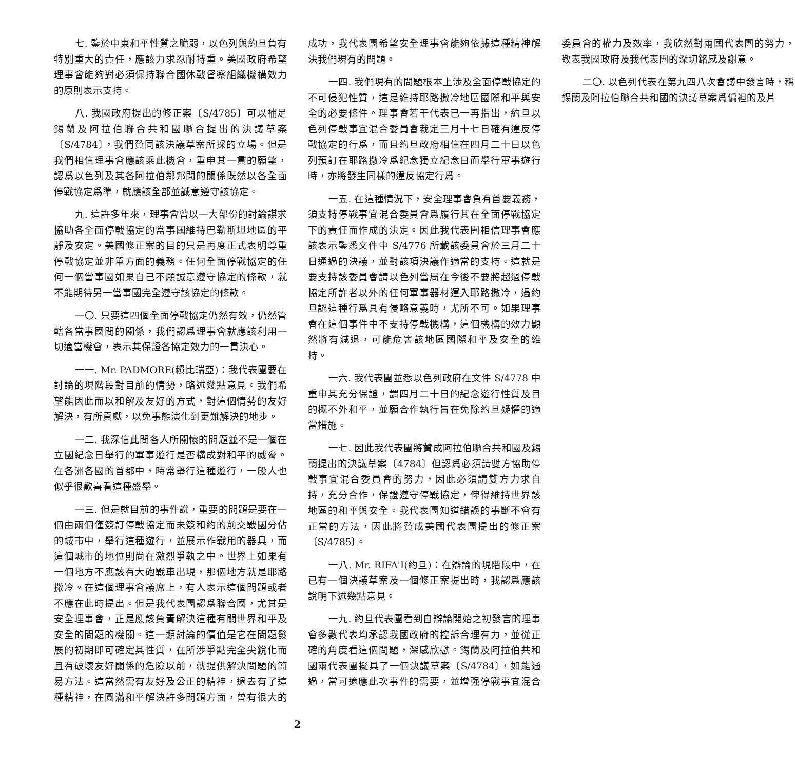七. 鑒於中東和平性質之脆弱，以色列與約旦負有特別重大的責任，應該力求忍耐持重。美國政府希望理事會能夠對必須保持聯合國休戰督察組織機構效力的原則表示支持。
八. 我國政府提出的修正案〔S/4785〕可以補足錫蘭及阿拉伯聯合共和國聯合提出的決議草案〔S/4784〕，我們贊同該決議草案所採的立場。但是我們相信理事會應該乘此機會，重申其一貫的願望，認爲以色列及其各阿拉伯鄰邦間的關係既然以各全面停戰協定爲準，就應該全部並誠意遵守該協定。
九. 這許多年來，理事會曾以一大部份的討論謀求協助各全面停戰協定的當事國維持巴勒斯坦地區的平靜及安定。美國修正案的目的只是再度正式表明尊重停戰協定並非單方面的義務。任何全面停戰協定的任何一個當事國如果自己不願誠意遵守協定的條款，就不能期待另一當事國完全遵守該協定的條款。
一〇. 只要這四個全面停戰協定仍然有效，仍然管轄各當事國間的關係，我們認爲理事會就應該利用一切適當機會，表示其保證各協定效力的一貫決心。
一一. Mr. PADMORE(賴比瑞亞)：我代表團要在討論的現階段對目前的情勢，略述幾點意見。我們希望能因此而以和解及友好的方式，對這個情勢的友好解決，有所貢獻，以免事態演化到更難解決的地步。
一二. 我深信此間各人所關懷的問題並不是一個在立國紀念日舉行的軍事遊行是否構成對和平的威脅。在各洲各國的首都中，時常舉行這種遊行，一般人也似乎很歡喜看這種盛舉。
一三. 但是就目前的事件說，重要的問題是要在一個由兩個僅簽訂停戰協定而未簽和約的前交戰國分佔的城市中，舉行這種遊行，並展示作戰用的器具，而這個城市的地位則尚在激烈爭執之中。世界上如果有一個地方不應該有大砲戰車出現，那個地方就是耶路撒冷。在這個理事會議席上，有人表示這個問題或者不應在此時提出。但是我代表團認爲聯合國，尤其是安全理事會，正是應該負責解決這種有關世界和平及安全的問題的機關。這一類討論的價值是它在問題發展的初期即可確定其性質，在所涉爭點完全尖銳化而且有破壞友好關係的危險以前，就提供解決問題的簡易方法。這當然需有友好及公正的精神，過去有了這種精神，在圓滿和平解決許多問題方面，曾有很大的成功，我代表團希望安全理事會能夠依據這種精神解決我們現有的問題。
一四. 我們現有的問題根本上涉及全面停戰協定的不可侵犯性質，這是維持耶路撒冷地區國際和平與安全的必要條件。理事會若干代表已一再指出，約旦以色列停戰事宜混合委員會裁定三月十七日確有違反停戰協定的行爲，而且約旦政府相信在四月二十日以色列預訂在耶路撒冷爲紀念獨立紀念日而舉行軍事遊行時，亦將發生同樣的違反協定行爲。
一五. 在這種情況下，安全理事會負有首要義務，須支持停戰事宜混合委員會爲履行其在全面停戰協定下的責任而作成的決定。因此我代表團相信理事會應該表示鑒悉文件中 S/4776 所載該委員會於三月二十日通過的決議，並對該項決議作適當的支持。這就是要支持該委員會請以色列當局在今後不要將超過停戰協定所許者以外的任何軍事器材運入耶路撒冷，遇約旦認這種行爲具有侵略意義時，尤所不可。如果理事會在這個事件中不支持停戰機構，這個機構的效力顯然將有減退，可能危害該地區國際和平及安全的維持。
一六. 我代表團並悉以色列政府在文件 S/4778 中重申其充分保證，謂四月二十日的紀念遊行性質及目的概不外和平，並願合作執行旨在免除約旦疑懼的適當措施。
一七. 因此我代表團將贊成阿拉伯聯合共和國及錫蘭提出的決議草案〔4784〕但認爲必須請雙方協助停戰事宜混合委員會的努力，因此必須請雙方力求自持，充分合作，保證遵守停戰協定，俾得維持世界該地區的和平與安全。我代表團知道錯誤的事斷不會有正當的方法，因此將贊成美國代表團提出的修正案〔S/4785〕。
一八. Mr. RIFA'I(約旦)：在辯論的現階段中，在已有一個決議草案及一個修正案提出時，我認爲應該說明下述幾點意見。
一九. 約旦代表團看到自辯論開始之初發言的理事會多數代表均承認我國政府的控訴合理有力，並從正確的角度看這個問題，深感欣慰。錫蘭及阿拉伯共和國兩代表團擬具了一個決議草案〔S/4784〕，如能通過，當可適應此次事件的需要，並增强停戰事宜混合委員會的權力及效率，我欣然對兩國代表團的努力，敬表我國政府及我代表團的深切銘感及謝意。
二〇. 以色列代表在第九四八次會議中發言時，稱錫蘭及阿拉伯聯合共和國的決議草案爲偏袒的及片
2